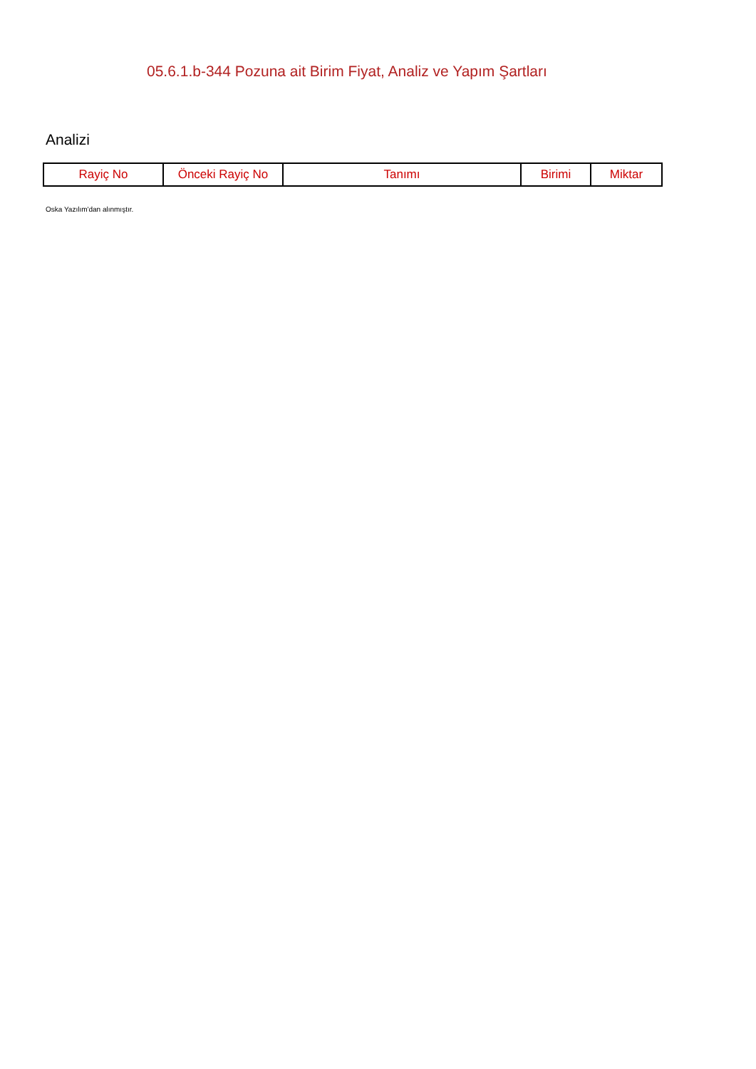05.6.1.b-344 Pozuna ait Birim Fiyat, Analiz ve Yapım Şartları
Analizi
| Rayiç No | Önceki Rayiç No | Tanımı | Birimi | Miktar |
| --- | --- | --- | --- | --- |
Oska Yazılım'dan alınmıştır.